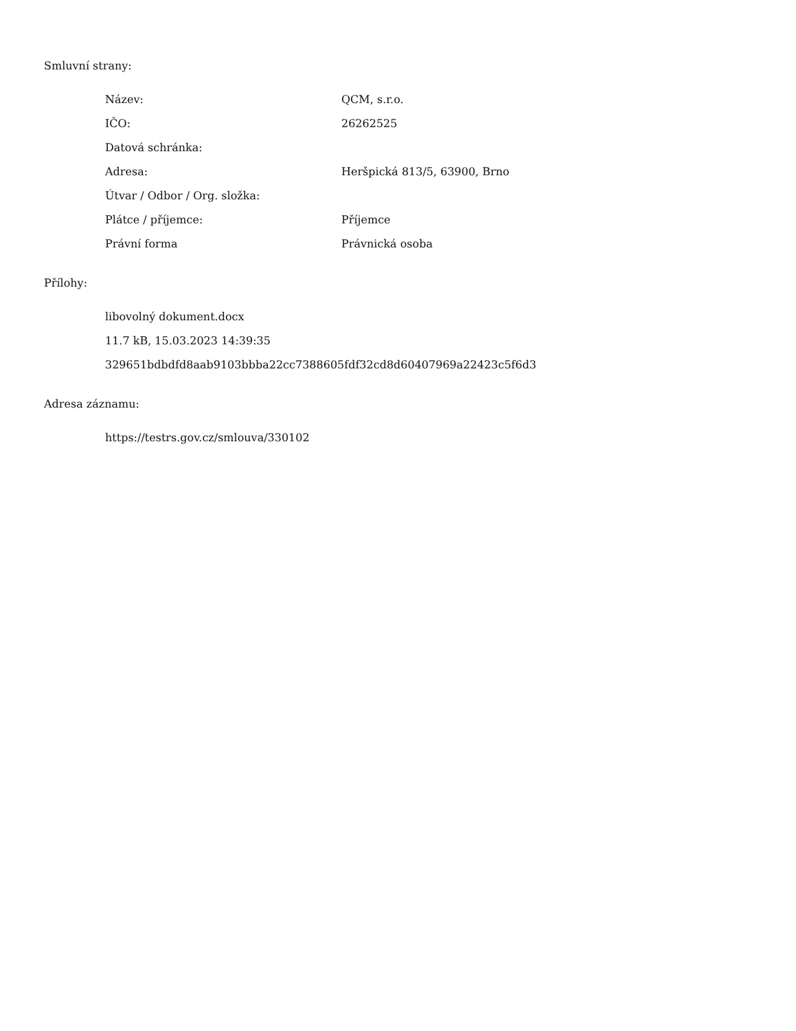Smluvní strany:
| Název: | QCM, s.r.o. |
| IČO: | 26262525 |
| Datová schránka: | |
| Adresa: | Heršpická 813/5, 63900, Brno |
| Útvar / Odbor / Org. složka: | |
| Plátce / příjemce: | Příjemce |
| Právní forma | Právnická osoba |
Přílohy:
libovolný dokument.docx
11.7 kB, 15.03.2023 14:39:35
329651bdbdfd8aab9103bbba22cc7388605fdf32cd8d60407969a22423c5f6d3
Adresa záznamu:
https://testrs.gov.cz/smlouva/330102